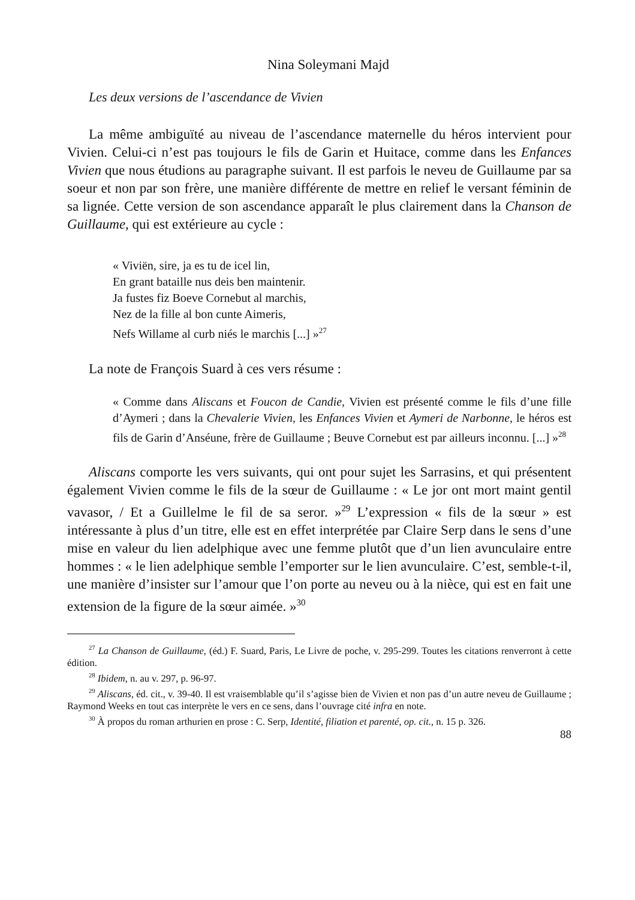Nina Soleymani Majd
Les deux versions de l’ascendance de Vivien
La même ambiguïté au niveau de l’ascendance maternelle du héros intervient pour Vivien. Celui-ci n’est pas toujours le fils de Garin et Huitace, comme dans les Enfances Vivien que nous étudions au paragraphe suivant. Il est parfois le neveu de Guillaume par sa soeur et non par son frère, une manière différente de mettre en relief le versant féminin de sa lignée. Cette version de son ascendance apparaît le plus clairement dans la Chanson de Guillaume, qui est extérieure au cycle :
« Viviën, sire, ja es tu de icel lin,
En grant bataille nus deis ben maintenir.
Ja fustes fiz Boeve Cornebut al marchis,
Nez de la fille al bon cunte Aimeris,
Nefs Willame al curb niés le marchis [...] »<sup>27</sup>
La note de François Suard à ces vers résume :
« Comme dans Aliscans et Foucon de Candie, Vivien est présenté comme le fils d’une fille d’Aymeri ; dans la Chevalerie Vivien, les Enfances Vivien et Aymeri de Narbonne, le héros est fils de Garin d’Anséune, frère de Guillaume ; Beuve Cornebut est par ailleurs inconnu. [...] »<sup>28</sup>
Aliscans comporte les vers suivants, qui ont pour sujet les Sarrasins, et qui présentent également Vivien comme le fils de la sœur de Guillaume : « Le jor ont mort maint gentil vavasor, / Et a Guillelme le fil de sa seror. »<sup>29</sup> L’expression « fils de la sœur » est intéressante à plus d’un titre, elle est en effet interprétée par Claire Serp dans le sens d’une mise en valeur du lien adelphique avec une femme plutôt que d’un lien avunculaire entre hommes : « le lien adelphique semble l’emporter sur le lien avunculaire. C’est, semble-t-il, une manière d’insister sur l’amour que l’on porte au neveu ou à la nièce, qui est en fait une extension de la figure de la sœur aimée. »<sup>30</sup>
<sup>27</sup> La Chanson de Guillaume, (éd.) F. Suard, Paris, Le Livre de poche, v. 295-299. Toutes les citations renverront à cette édition.
<sup>28</sup> Ibidem, n. au v. 297, p. 96-97.
<sup>29</sup> Aliscans, éd. cit., v. 39-40. Il est vraisemblable qu’il s’agisse bien de Vivien et non pas d’un autre neveu de Guillaume ; Raymond Weeks en tout cas interprète le vers en ce sens, dans l’ouvrage cité infra en note.
<sup>30</sup> À propos du roman arthurien en prose : C. Serp, Identité, filiation et parenté, op. cit., n. 15 p. 326.
88